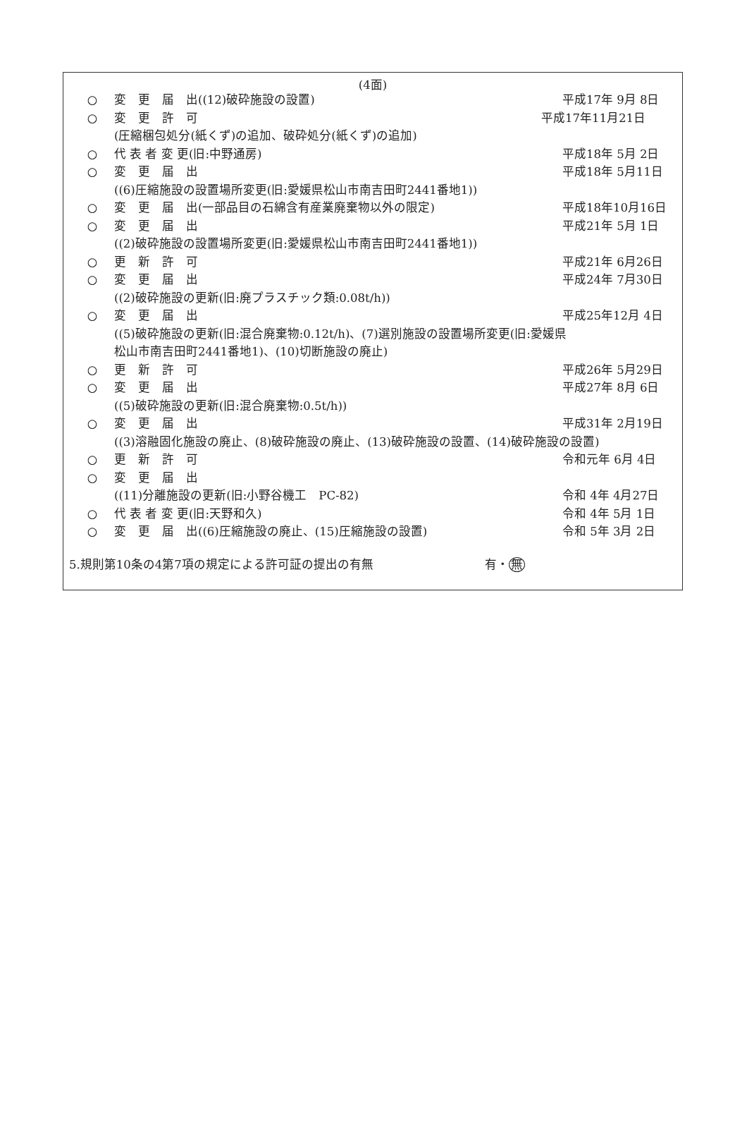(4面)
○ 変　更　届　出((12)破砕施設の設置) 平成17年 9月 8日
○ 変　更　許　可 平成17年11月21日
(圧縮梱包処分(紙くず)の追加、破砕処分(紙くず)の追加)
○ 代 表 者 変 更(旧:中野通房) 平成18年 5月 2日
○ 変　更　届　出 平成18年 5月11日
((6)圧縮施設の設置場所変更(旧:愛媛県松山市南吉田町2441番地1))
○ 変　更　届　出(一部品目の石綿含有産業廃棄物以外の限定) 平成18年10月16日
○ 変　更　届　出 平成21年 5月 1日
((2)破砕施設の設置場所変更(旧:愛媛県松山市南吉田町2441番地1))
○ 更　新　許　可 平成21年 6月26日
○ 変　更　届　出 平成24年 7月30日
((2)破砕施設の更新(旧:廃プラスチック類:0.08t/h))
○ 変　更　届　出 平成25年12月 4日
((5)破砕施設の更新(旧:混合廃棄物:0.12t/h)、(7)選別施設の設置場所変更(旧:愛媛県
松山市南吉田町2441番地1)、(10)切断施設の廃止)
○ 更　新　許　可 平成26年 5月29日
○ 変　更　届　出 平成27年 8月 6日
((5)破砕施設の更新(旧:混合廃棄物:0.5t/h))
○ 変　更　届　出 平成31年 2月19日
((3)溶融固化施設の廃止、(8)破砕施設の廃止、(13)破砕施設の設置、(14)破砕施設の設置)
○ 更　新　許　可 令和元年 6月 4日
○ 変　更　届　出
((11)分離施設の更新(旧:小野谷機工　PC-82) 令和 4年 4月27日
○ 代 表 者 変 更(旧:天野和久) 令和 4年 5月 1日
○ 変　更　届　出((6)圧縮施設の廃止、(15)圧縮施設の設置) 令和 5年 3月 2日
5.規則第10条の4第7項の規定による許可証の提出の有無 有・無